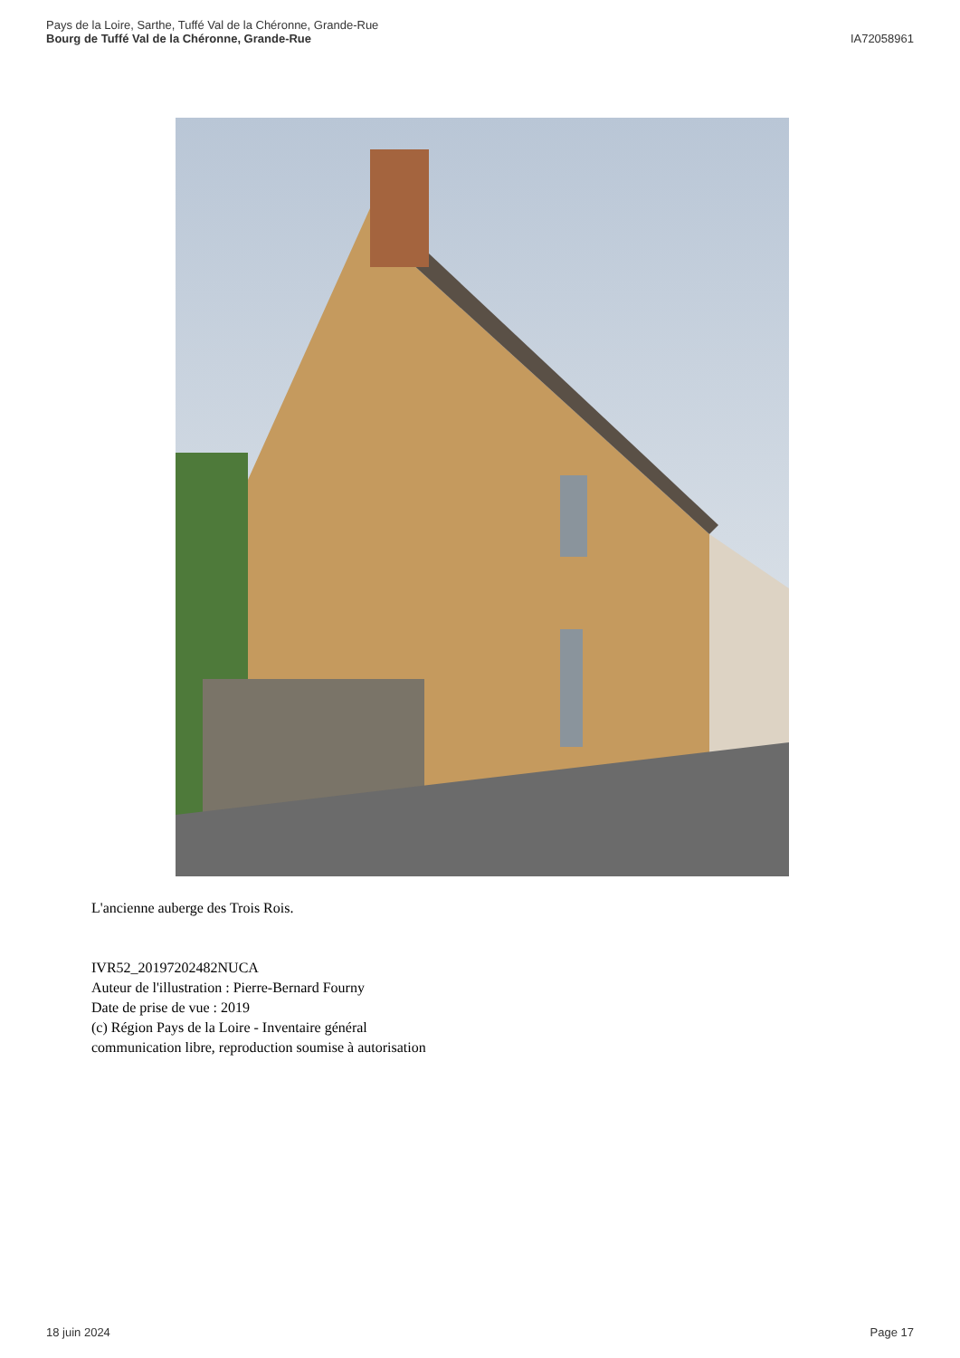Pays de la Loire, Sarthe, Tuffé Val de la Chéronne, Grande-Rue
Bourg de Tuffé Val de la Chéronne, Grande-Rue
IA72058961
L'ancienne auberge des Trois Rois.
IVR52_20197202482NUCA
Auteur de l'illustration : Pierre-Bernard Fourny
Date de prise de vue : 2019
(c) Région Pays de la Loire - Inventaire général
communication libre, reproduction soumise à autorisation
18 juin 2024 Page 17